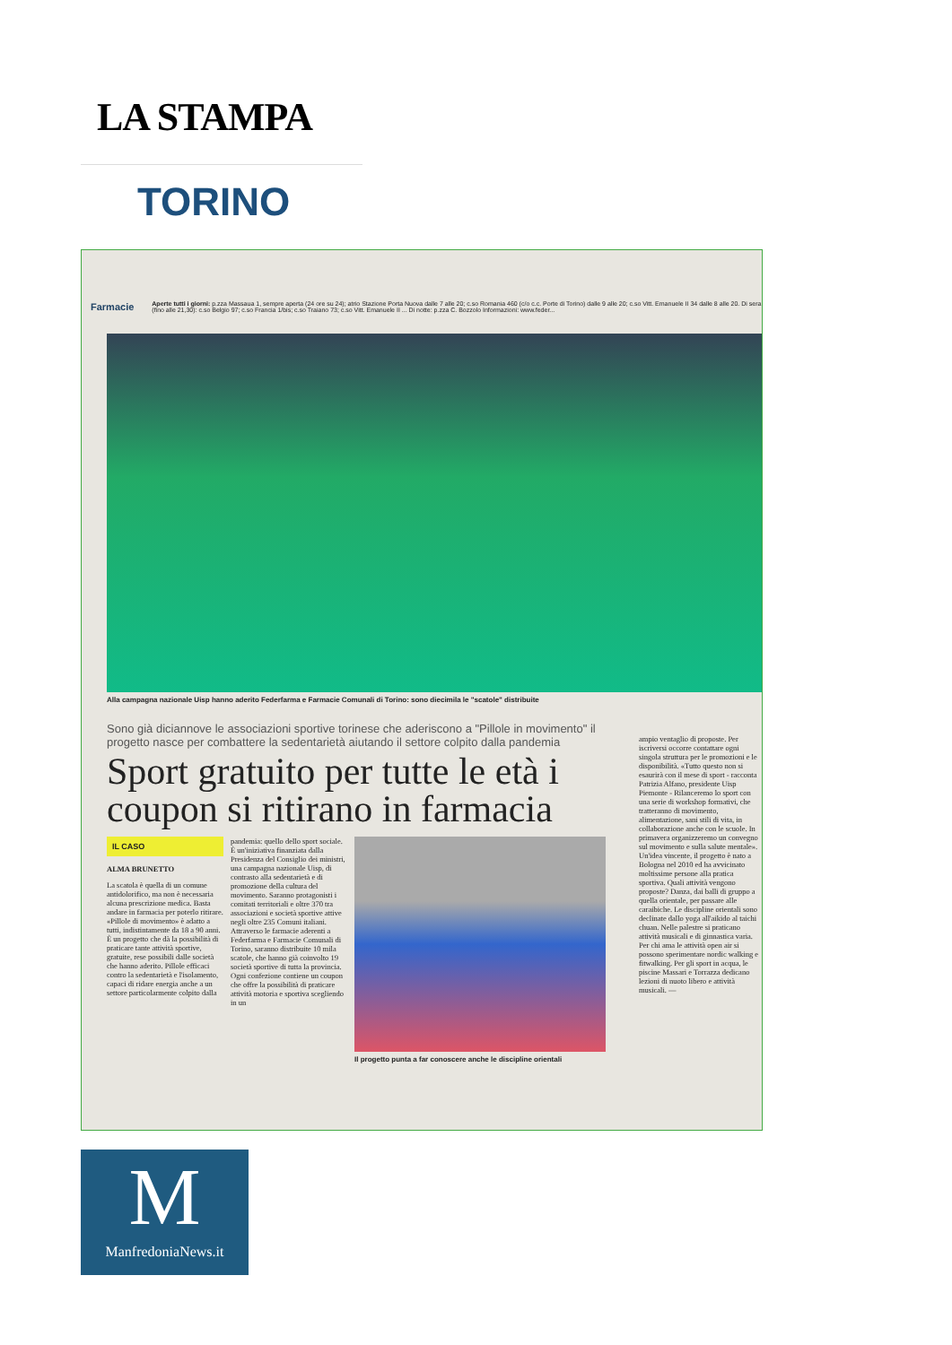LA STAMPA
TORINO
Farmacie Aperte tutti i giorni: p.zza Massaua 1, sempre aperta (24 ore su 24); atrio Stazione Porta Nuova dalle 7 alle 20; c.so Romania 460 (c/o c.c. Porte di Torino) dalle 9 alle 20; c.so Vitt. Emanuele II 34 dalle 8 alle 20. Di sera (fino alle 21,30): c.so Belgio 97; c.so Francia 1/bis; c.so Traiano 73; c.so Vitt. Emanuele II ... Di notte: p.zza C. Bozzolo Informazioni: www.feder...
Alla campagna nazionale Uisp hanno aderito Federfarma e Farmacie Comunali di Torino: sono diecimila le "scatole" distribuite
Sono già diciannove le associazioni sportive torinese che aderiscono a "Pillole in movimento" il progetto nasce per combattere la sedentarietà aiutando il settore colpito dalla pandemia
Sport gratuito per tutte le età i coupon si ritirano in farmacia
IL CASO
ALMA BRUNETTO
La scatola è quella di un comune antidolorifico, ma non è necessaria alcuna prescrizione medica. Basta andare in farmacia per poterlo ritirare. «Pillole di movimento» è adatto a tutti, indistintamente da 18 a 90 anni. È un progetto che dà la possibilità di praticare tante attività sportive, gratuite, rese possibili dalle società che hanno aderito. Pillole efficaci contro la sedentarietà e l'isolamento, capaci di ridare energia anche a un settore particolarmente colpito dalla
pandemia: quello dello sport sociale. È un'iniziativa finanziata dalla Presidenza del Consiglio dei ministri, una campagna nazionale Uisp, di contrasto alla sedentarietà e di promozione della cultura del movimento. Saranno protagonisti i comitati territoriali e oltre 370 tra associazioni e società sportive attive negli oltre 235 Comuni italiani. Attraverso le farmacie aderenti a Federfarma e Farmacie Comunali di Torino, saranno distribuite 10 mila scatole, che hanno già coinvolto 19 società sportive di tutta la provincia.
Ogni confezione contiene un coupon che offre la possibilità di praticare attività motoria e sportiva scegliendo in un
Il progetto punta a far conoscere anche le discipline orientali
ampio ventaglio di proposte. Per iscriversi occorre contattare ogni singola struttura per le promozioni e le disponibilità. «Tutto questo non si esaurirà con il mese di sport - racconta Patrizia Alfano, presidente Uisp Piemonte - Rilanceremo lo sport con una serie di workshop formativi, che tratteranno di movimento, alimentazione, sani stili di vita, in collaborazione anche con le scuole. In primavera organizzeremo un convegno sul movimento e sulla salute mentale».
Un'idea vincente, il progetto è nato a Bologna nel 2010 ed ha avvicinato moltissime persone alla pratica sportiva. Quali attività vengono proposte? Danza, dai balli di gruppo a quella orientale, per passare alle caraibiche. Le discipline orientali sono declinate dallo yoga all'aikido al taichi chuan. Nelle palestre si praticano attività musicali e di ginnastica varia. Per chi ama le attività open air si possono sperimentare nordic walking e fitwalking. Per gli sport in acqua, le piscine Massari e Torrazza dedicano lezioni di nuoto libero e attività musicali. —
M
ManfredoniaNews.it